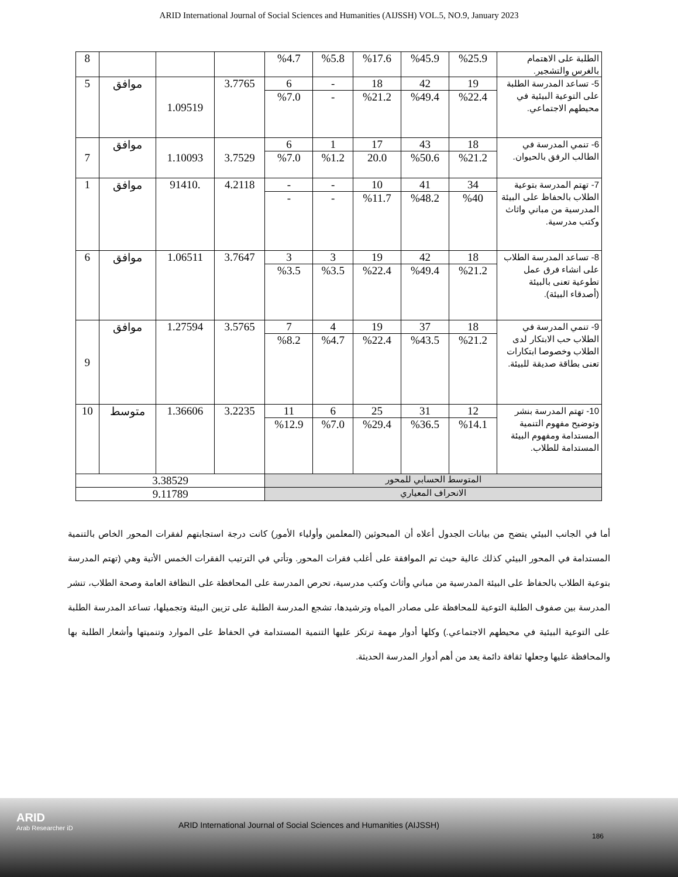ARID International Journal of Social Sciences and Humanities (AIJSSH) VOL.5, NO.9, January 2023
| الطلبة على الاهتمام بالغرس والتشجير. | %25.9 | %45.9 | %17.6 | %5.8 | %4.7 | | | | 8 |
| 5- تساعد المدرسة الطلبة على التوعية البيئية في محيطهم الاجتماعي. | 19 | 42 | 18 | - | 6 | 3.7765 | 1.09519 | موافق | 5 |
| | %22.4 | %49.4 | %21.2 | - | %7.0 | | | | |
| 6- تنمي المدرسة في الطالب الرفق بالحيوان. | 18 | 43 | 17 | 1 | 6 | 3.7529 | 1.10093 | موافق | 7 |
| | %21.2 | %50.6 | 20.0 | %1.2 | %7.0 | | | | |
| 7- تهتم المدرسة بتوعية الطلاب بالحفاظ على البيئة المدرسية من مباني واثاث وكتب مدرسية. | 34 | 41 | 10 | - | - | 4.2118 | .91410 | موافق | 1 |
| | %40 | %48.2 | %11.7 | - | - | | | | |
| 8- تساعد المدرسة الطلاب على انشاء فرق عمل تطوعية تعنى بالبيئة (أصدقاء البيئة). | 18 | 42 | 19 | 3 | 3 | 3.7647 | 1.06511 | موافق | 6 |
| | %21.2 | %49.4 | %22.4 | %3.5 | %3.5 | | | | |
| 9- تنمي المدرسة في الطلاب حب الابتكار لدى الطلاب وخصوصا ابتكارات تعنى بطاقة صديقة للبيئة. | 18 | 37 | 19 | 4 | 7 | 3.5765 | 1.27594 | موافق | 9 |
| | %21.2 | %43.5 | %22.4 | %4.7 | %8.2 | | | | |
| 10- تهتم المدرسة بنشر وتوضيح مفهوم التنمية المستدامة ومفهوم البيئة المستدامة للطلاب. | 12 | 31 | 25 | 6 | 11 | 3.2235 | 1.36606 | متوسط | 10 |
| | %14.1 | %36.5 | %29.4 | %7.0 | %12.9 | | | | |
| المتوسط الحسابي للمحور | | | | | | 3.38529 | | | |
| الانحراف المعياري | | | | | | 9.11789 | | | |
أما في الجانب البيئي يتضح من بيانات الجدول أعلاه أن المبحوثين (المعلمين وأولياء الأمور) كانت درجة استجابتهم لفقرات المحور الخاص بالتنمية المستدامة في المحور البيئي كذلك عالية حيث تم الموافقة على أغلب فقرات المحور. وتأتي في الترتيب الفقرات الخمس الأتية وهي (تهتم المدرسة بتوعية الطلاب بالحفاظ على البيئة المدرسية من مباني وأثاث وكتب مدرسية، تحرص المدرسة على المحافظة على النظافة العامة وصحة الطلاب، تنشر المدرسة بين صفوف الطلبة التوعية للمحافظة على مصادر المياه وترشيدها، تشجع المدرسة الطلبة على تزيين البيئة وتجميلها، تساعد المدرسة الطلبة على التوعية البيئية في محيطهم الاجتماعي.) وكلها أدوار مهمة ترتكز عليها التنمية المستدامة في الحفاظ على الموارد وتنميتها وأشعار الطلبة بها والمحافظة عليها وجعلها ثقافة دائمة يعد من أهم أدوار المدرسة الحديثة.
ARID
Arab Researcher iD
ARID International Journal of Social Sciences and Humanities (AIJSSH)
186